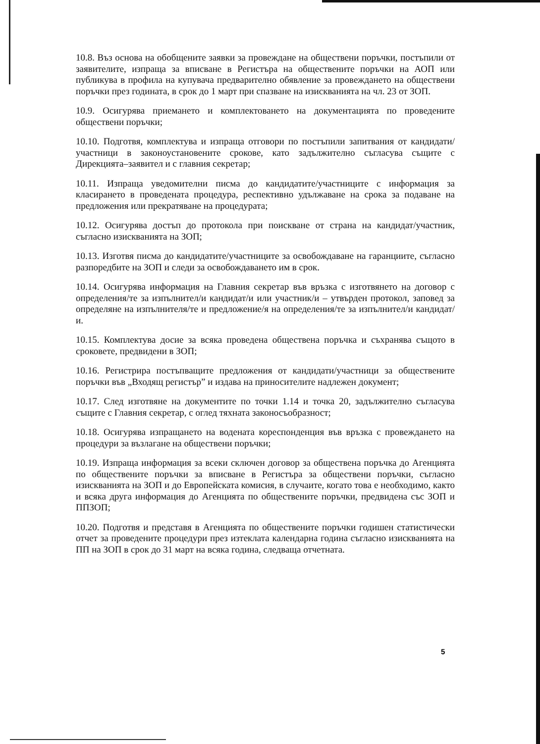10.8. Въз основа на обобщените заявки за провеждане на обществени поръчки, постъпили от заявителите, изпраща за вписване в Регистъра на обществените поръчки на АОП или публикува в профила на купувача предварително обявление за провеждането на обществени поръчки през годината, в срок до 1 март при спазване на изискванията на чл. 23 от ЗОП.
10.9. Осигурява приемането и комплектоването на документацията по проведените обществени поръчки;
10.10. Подготвя, комплектува и изпраща отговори по постъпили запитвания от кандидати/участници в законоустановените срокове, като задължително съгласува същите с Дирекцията–заявител и с главния секретар;
10.11. Изпраща уведомителни писма до кандидатите/участниците с информация за класирането в проведената процедура, респективно удължаване на срока за подаване на предложения или прекратяване на процедурата;
10.12. Осигурява достъп до протокола при поискване от страна на кандидат/участник, съгласно изискванията на ЗОП;
10.13. Изготвя писма до кандидатите/участниците за освобождаване на гаранциите, съгласно разпоредбите на ЗОП и следи за освобождаването им в срок.
10.14. Осигурява информация на Главния секретар във връзка с изготвянето на договор с определения/те за изпълнител/и кандидат/и или участник/и – утвърден протокол, заповед за определяне на изпълнителя/те и предложение/я на определения/те за изпълнител/и кандидат/и.
10.15. Комплектува досие за всяка проведена обществена поръчка и съхранява същото в сроковете, предвидени в ЗОП;
10.16. Регистрира постъпващите предложения от кандидати/участници за обществените поръчки във „Входящ регистър” и издава на приносителите надлежен документ;
10.17. След изготвяне на документите по точки 1.14 и точка 20, задължително съгласува същите с Главния секретар, с оглед тяхната законосъобразност;
10.18. Осигурява изпращането на водената кореспонденция във връзка с провеждането на процедури за възлагане на обществени поръчки;
10.19. Изпраща информация за всеки сключен договор за обществена поръчка до Агенцията по обществените поръчки за вписване в Регистъра за обществени поръчки, съгласно изискванията на ЗОП и до Европейската комисия, в случаите, когато това е необходимо, както и всяка друга информация до Агенцията по обществените поръчки, предвидена със ЗОП и ППЗОП;
10.20. Подготвя и представя в Агенцията по обществените поръчки годишен статистически отчет за проведените процедури през изтеклата календарна година съгласно изискванията на ПП на ЗОП в срок до 31 март на всяка година, следваща отчетната.
5